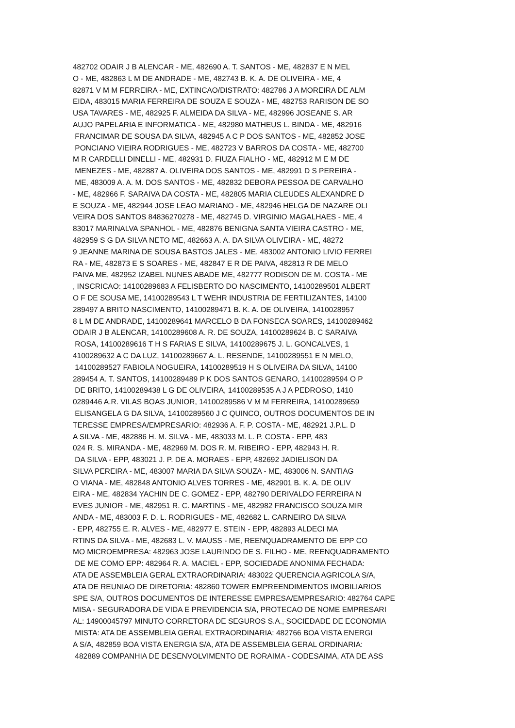482702 ODAIR J B ALENCAR - ME, 482690 A. T. SANTOS - ME, 482837 E N MEL O - ME, 482863 L M DE ANDRADE - ME, 482743 B. K. A. DE OLIVEIRA - ME, 4 82871 V M M FERREIRA - ME, EXTINCAO/DISTRATO: 482786 J A MOREIRA DE ALM EIDA, 483015 MARIA FERREIRA DE SOUZA E SOUZA - ME, 482753 RARISON DE SO USA TAVARES - ME, 482925 F. ALMEIDA DA SILVA - ME, 482996 JOSEANE S. AR AUJO PAPELARIA E INFORMATICA - ME, 482980 MATHEUS L. BINDA - ME, 482916 FRANCIMAR DE SOUSA DA SILVA, 482945 A C P DOS SANTOS - ME, 482852 JOSE PONCIANO VIEIRA RODRIGUES - ME, 482723 V BARROS DA COSTA - ME, 482700 M R CARDELLI DINELLI - ME, 482931 D. FIUZA FIALHO - ME, 482912 M E M DE MENEZES - ME, 482887 A. OLIVEIRA DOS SANTOS - ME, 482991 D S PEREIRA - ME, 483009 A. A. M. DOS SANTOS - ME, 482832 DEBORA PESSOA DE CARVALHO - ME, 482966 F. SARAIVA DA COSTA - ME, 482805 MARIA CLEUDES ALEXANDRE D E SOUZA - ME, 482944 JOSE LEAO MARIANO - ME, 482946 HELGA DE NAZARE OLI VEIRA DOS SANTOS 84836270278 - ME, 482745 D. VIRGINIO MAGALHAES - ME, 4 83017 MARINALVA SPANHOL - ME, 482876 BENIGNA SANTA VIEIRA CASTRO - ME, 482959 S G DA SILVA NETO ME, 482663 A. A. DA SILVA OLIVEIRA - ME, 48272 9 JEANNE MARINA DE SOUSA BASTOS JALES - ME, 483002 ANTONIO LIVIO FERREI RA - ME, 482873 E S SOARES - ME, 482847 E R DE PAIVA, 482813 R DE MELO PAIVA ME, 482952 IZABEL NUNES ABADE ME, 482777 RODISON DE M. COSTA - ME , INSCRICAO: 14100289683 A FELISBERTO DO NASCIMENTO, 14100289501 ALBERT O F DE SOUSA ME, 14100289543 L T WEHR INDUSTRIA DE FERTILIZANTES, 14100 289497 A BRITO NASCIMENTO, 14100289471 B. K. A. DE OLIVEIRA, 1410028957 8 L M DE ANDRADE, 14100289641 MARCELO B DA FONSECA SOARES, 14100289462 ODAIR J B ALENCAR, 14100289608 A. R. DE SOUZA, 14100289624 B. C SARAIVA ROSA, 14100289616 T H S FARIAS E SILVA, 14100289675 J. L. GONCALVES, 1 4100289632 A C DA LUZ, 14100289667 A. L. RESENDE, 14100289551 E N MELO, 14100289527 FABIOLA NOGUEIRA, 14100289519 H S OLIVEIRA DA SILVA, 14100 289454 A. T. SANTOS, 14100289489 P K DOS SANTOS GENARO, 14100289594 O P DE BRITO, 14100289438 L G DE OLIVEIRA, 14100289535 A J A PEDROSO, 1410 0289446 A.R. VILAS BOAS JUNIOR, 14100289586 V M M FERREIRA, 14100289659 ELISANGELA G DA SILVA, 14100289560 J C QUINCO, OUTROS DOCUMENTOS DE IN TERESSE EMPRESA/EMPRESARIO: 482936 A. F. P. COSTA - ME, 482921 J.P.L. D A SILVA - ME, 482886 H. M. SILVA - ME, 483033 M. L. P. COSTA - EPP, 483 024 R. S. MIRANDA - ME, 482969 M. DOS R. M. RIBEIRO - EPP, 482943 H. R. DA SILVA - EPP, 483021 J. P. DE A. MORAES - EPP, 482692 JADIELISON DA SILVA PEREIRA - ME, 483007 MARIA DA SILVA SOUZA - ME, 483006 N. SANTIAG O VIANA - ME, 482848 ANTONIO ALVES TORRES - ME, 482901 B. K. A. DE OLIV EIRA - ME, 482834 YACHIN DE C. GOMEZ - EPP, 482790 DERIVALDO FERREIRA N EVES JUNIOR - ME, 482951 R. C. MARTINS - ME, 482982 FRANCISCO SOUZA MIR ANDA - ME, 483003 F. D. L. RODRIGUES - ME, 482682 L. CARNEIRO DA SILVA - EPP, 482755 E. R. ALVES - ME, 482977 E. STEIN - EPP, 482893 ALDECI MA RTINS DA SILVA - ME, 482683 L. V. MAUSS - ME, REENQUADRAMENTO DE EPP CO MO MICROEMPRESA: 482963 JOSE LAURINDO DE S. FILHO - ME, REENQUADRAMENTO DE ME COMO EPP: 482964 R. A. MACIEL - EPP, SOCIEDADE ANONIMA FECHADA: ATA DE ASSEMBLEIA GERAL EXTRAORDINARIA: 483022 QUERENCIA AGRICOLA S/A, ATA DE REUNIAO DE DIRETORIA: 482860 TOWER EMPREENDIMENTOS IMOBILIARIOS SPE S/A, OUTROS DOCUMENTOS DE INTERESSE EMPRESA/EMPRESARIO: 482764 CAPE MISA - SEGURADORA DE VIDA E PREVIDENCIA S/A, PROTECAO DE NOME EMPRESARI AL: 14900045797 MINUTO CORRETORA DE SEGUROS S.A., SOCIEDADE DE ECONOMIA MISTA: ATA DE ASSEMBLEIA GERAL EXTRAORDINARIA: 482766 BOA VISTA ENERGI A S/A, 482859 BOA VISTA ENERGIA S/A, ATA DE ASSEMBLEIA GERAL ORDINARIA: 482889 COMPANHIA DE DESENVOLVIMENTO DE RORAIMA - CODESAIMA, ATA DE ASS